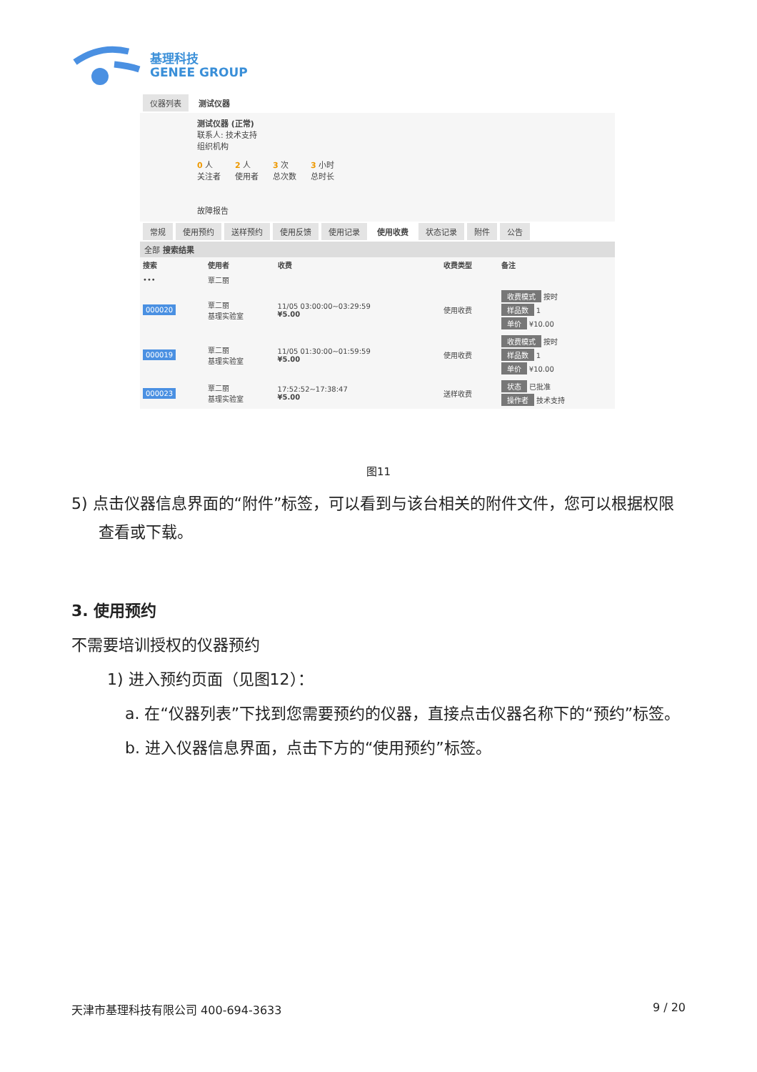基理科技
GENEE GROUP
仪器列表 测试仪器
测试仪器 (正常)
联系人: 技术支持
组织机构
0 人
关注者 2 人
使用者 3 次
总次数 3 小时
总时长
故障报告
常规 使用预约 送样预约 使用反馈 使用记录 使用收费 状态记录 附件 公告
全部 搜索结果
| 搜索 | 使用者 | 收费 | 收费类型 | 备注 |
| --- | --- | --- | --- | --- |
| ••• | 覃二丽 | | | |
| 000020 | 覃二丽 基理实验室 | 11/05 03:00:00~03:29:59 ¥5.00 | 使用收费 | 收费模式 按时 样品数 1 单价 ¥10.00 |
| 000019 | 覃二丽 基理实验室 | 11/05 01:30:00~01:59:59 ¥5.00 | 使用收费 | 收费模式 按时 样品数 1 单价 ¥10.00 |
| 000023 | 覃二丽 基理实验室 | 17:52:52~17:38:47 ¥5.00 | 送样收费 | 状态 已批准 操作者 技术支持 |
图11
5) 点击仪器信息界面的“附件”标签，可以看到与该台相关的附件文件，您可以根据权限查看或下载。
3. 使用预约
不需要培训授权的仪器预约
1) 进入预约页面（见图12）：
a. 在“仪器列表”下找到您需要预约的仪器，直接点击仪器名称下的“预约”标签。
b. 进入仪器信息界面，点击下方的“使用预约”标签。
天津市基理科技有限公司 400-694-3633 9 / 20